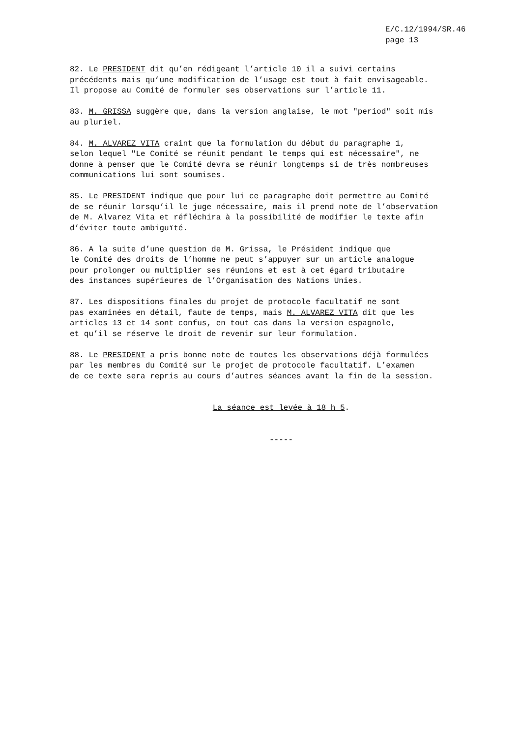E/C.12/1994/SR.46
page 13
82. Le PRESIDENT dit qu’en rédigeant l’article 10 il a suivi certains précédents mais qu’une modification de l’usage est tout à fait envisageable. Il propose au Comité de formuler ses observations sur l’article 11.
83. M. GRISSA suggère que, dans la version anglaise, le mot "period" soit mis au pluriel.
84. M. ALVAREZ VITA craint que la formulation du début du paragraphe 1, selon lequel "Le Comité se réunit pendant le temps qui est nécessaire", ne donne à penser que le Comité devra se réunir longtemps si de très nombreuses communications lui sont soumises.
85. Le PRESIDENT indique que pour lui ce paragraphe doit permettre au Comité de se réunir lorsqu’il le juge nécessaire, mais il prend note de l’observation de M. Alvarez Vita et réfléchira à la possibilité de modifier le texte afin d’éviter toute ambiguïté.
86. A la suite d’une question de M. Grissa, le Président indique que le Comité des droits de l’homme ne peut s’appuyer sur un article analogue pour prolonger ou multiplier ses réunions et est à cet égard tributaire des instances supérieures de l’Organisation des Nations Unies.
87. Les dispositions finales du projet de protocole facultatif ne sont pas examinées en détail, faute de temps, mais M. ALVAREZ VITA dit que les articles 13 et 14 sont confus, en tout cas dans la version espagnole, et qu’il se réserve le droit de revenir sur leur formulation.
88. Le PRESIDENT a pris bonne note de toutes les observations déjà formulées par les membres du Comité sur le projet de protocole facultatif. L’examen de ce texte sera repris au cours d’autres séances avant la fin de la session.
La séance est levée à 18 h 5.
-----